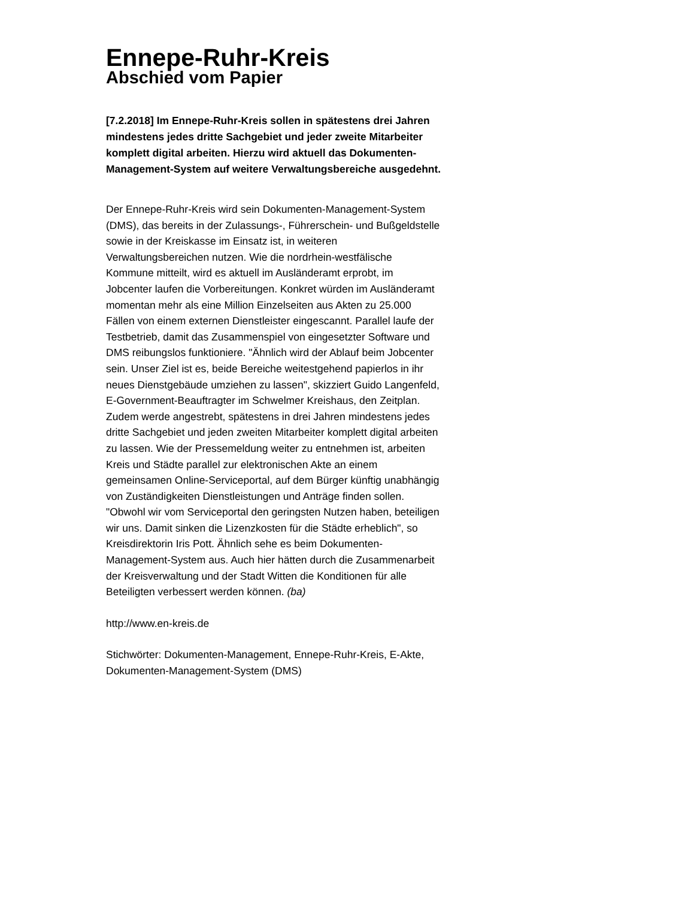Ennepe-Ruhr-Kreis
Abschied vom Papier
[7.2.2018] Im Ennepe-Ruhr-Kreis sollen in spätestens drei Jahren mindestens jedes dritte Sachgebiet und jeder zweite Mitarbeiter komplett digital arbeiten. Hierzu wird aktuell das Dokumenten-Management-System auf weitere Verwaltungsbereiche ausgedehnt.
Der Ennepe-Ruhr-Kreis wird sein Dokumenten-Management-System (DMS), das bereits in der Zulassungs-, Führerschein- und Bußgeldstelle sowie in der Kreiskasse im Einsatz ist, in weiteren Verwaltungsbereichen nutzen. Wie die nordrhein-westfälische Kommune mitteilt, wird es aktuell im Ausländeramt erprobt, im Jobcenter laufen die Vorbereitungen. Konkret würden im Ausländeramt momentan mehr als eine Million Einzelseiten aus Akten zu 25.000 Fällen von einem externen Dienstleister eingescannt. Parallel laufe der Testbetrieb, damit das Zusammenspiel von eingesetzter Software und DMS reibungslos funktioniere. "Ähnlich wird der Ablauf beim Jobcenter sein. Unser Ziel ist es, beide Bereiche weitestgehend papierlos in ihr neues Dienstgebäude umziehen zu lassen", skizziert Guido Langenfeld, E-Government-Beauftragter im Schwelmer Kreishaus, den Zeitplan. Zudem werde angestrebt, spätestens in drei Jahren mindestens jedes dritte Sachgebiet und jeden zweiten Mitarbeiter komplett digital arbeiten zu lassen. Wie der Pressemeldung weiter zu entnehmen ist, arbeiten Kreis und Städte parallel zur elektronischen Akte an einem gemeinsamen Online-Serviceportal, auf dem Bürger künftig unabhängig von Zuständigkeiten Dienstleistungen und Anträge finden sollen. "Obwohl wir vom Serviceportal den geringsten Nutzen haben, beteiligen wir uns. Damit sinken die Lizenzkosten für die Städte erheblich", so Kreisdirektorin Iris Pott. Ähnlich sehe es beim Dokumenten-Management-System aus. Auch hier hätten durch die Zusammenarbeit der Kreisverwaltung und der Stadt Witten die Konditionen für alle Beteiligten verbessert werden können. (ba)
http://www.en-kreis.de
Stichwörter: Dokumenten-Management, Ennepe-Ruhr-Kreis, E-Akte, Dokumenten-Management-System (DMS)